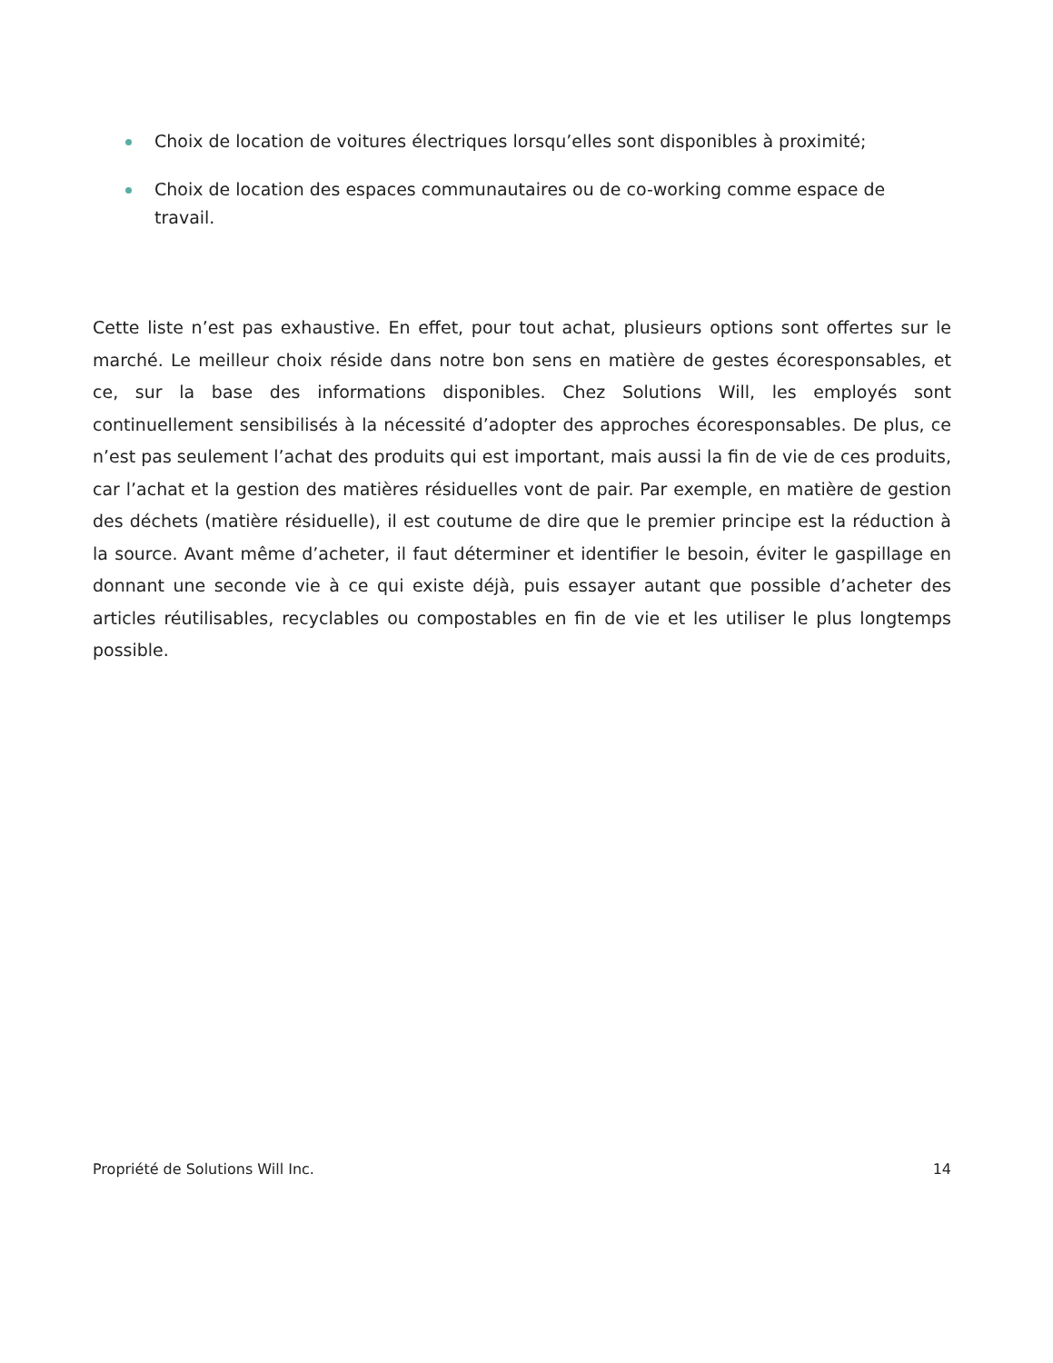Choix de location de voitures électriques lorsqu’elles sont disponibles à proximité;
Choix de location des espaces communautaires ou de co-working comme espace de travail.
Cette liste n’est pas exhaustive. En effet, pour tout achat, plusieurs options sont offertes sur le marché. Le meilleur choix réside dans notre bon sens en matière de gestes écoresponsables, et ce, sur la base des informations disponibles. Chez Solutions Will, les employés sont continuellement sensibilisés à la nécessité d’adopter des approches écoresponsables. De plus, ce n’est pas seulement l’achat des produits qui est important, mais aussi la fin de vie de ces produits, car l’achat et la gestion des matières résiduelles vont de pair. Par exemple, en matière de gestion des déchets (matière résiduelle), il est coutume de dire que le premier principe est la réduction à la source. Avant même d’acheter, il faut déterminer et identifier le besoin, éviter le gaspillage en donnant une seconde vie à ce qui existe déjà, puis essayer autant que possible d’acheter des articles réutilisables, recyclables ou compostables en fin de vie et les utiliser le plus longtemps possible.
Propriété de Solutions Will Inc. 14